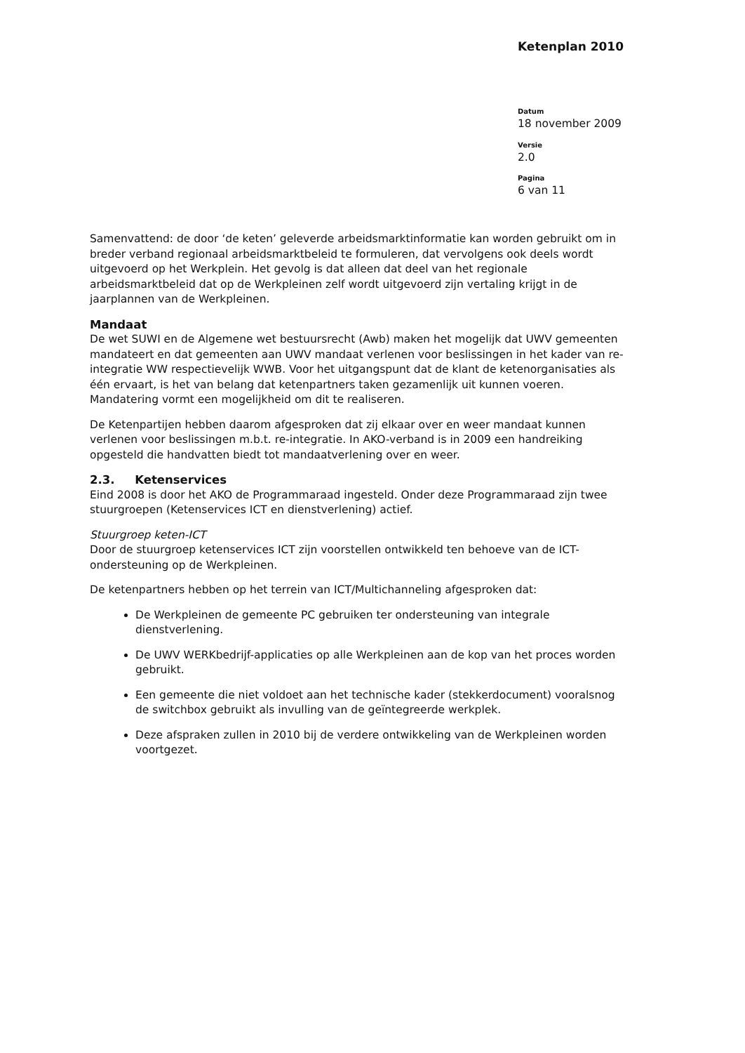Ketenplan 2010
Datum
18 november 2009
Versie
2.0
Pagina
6 van 11
Samenvattend: de door ‘de keten’ geleverde arbeidsmarktinformatie kan worden gebruikt om in breder verband regionaal arbeidsmarktbeleid te formuleren, dat vervolgens ook deels wordt uitgevoerd op het Werkplein. Het gevolg is dat alleen dat deel van het regionale arbeidsmarktbeleid dat op de Werkpleinen zelf wordt uitgevoerd zijn vertaling krijgt in de jaarplannen van de Werkpleinen.
Mandaat
De wet SUWI en de Algemene wet bestuursrecht (Awb) maken het mogelijk dat UWV gemeenten mandateert en dat gemeenten aan UWV mandaat verlenen voor beslissingen in het kader van re-integratie WW respectievelijk WWB. Voor het uitgangspunt dat de klant de ketenorganisaties als één ervaart, is het van belang dat ketenpartners taken gezamenlijk uit kunnen voeren. Mandatering vormt een mogelijkheid om dit te realiseren.
De Ketenpartijen hebben daarom afgesproken dat zij elkaar over en weer mandaat kunnen verlenen voor beslissingen m.b.t. re-integratie. In AKO-verband is in 2009 een handreiking opgesteld die handvatten biedt tot mandaatverlening over en weer.
2.3. Ketenservices
Eind 2008 is door het AKO de Programmaraad ingesteld. Onder deze Programmaraad zijn twee stuurgroepen (Ketenservices ICT en dienstverlening) actief.
Stuurgroep keten-ICT
Door de stuurgroep ketenservices ICT zijn voorstellen ontwikkeld ten behoeve van de ICT-ondersteuning op de Werkpleinen.
De ketenpartners hebben op het terrein van ICT/Multichanneling afgesproken dat:
De Werkpleinen de gemeente PC gebruiken ter ondersteuning van integrale dienstverlening.
De UWV WERKbedrijf-applicaties op alle Werkpleinen aan de kop van het proces worden gebruikt.
Een gemeente die niet voldoet aan het technische kader (stekkerdocument) vooralsnog de switchbox gebruikt als invulling van de geïntegreerde werkplek.
Deze afspraken zullen in 2010 bij de verdere ontwikkeling van de Werkpleinen worden voortgezet.